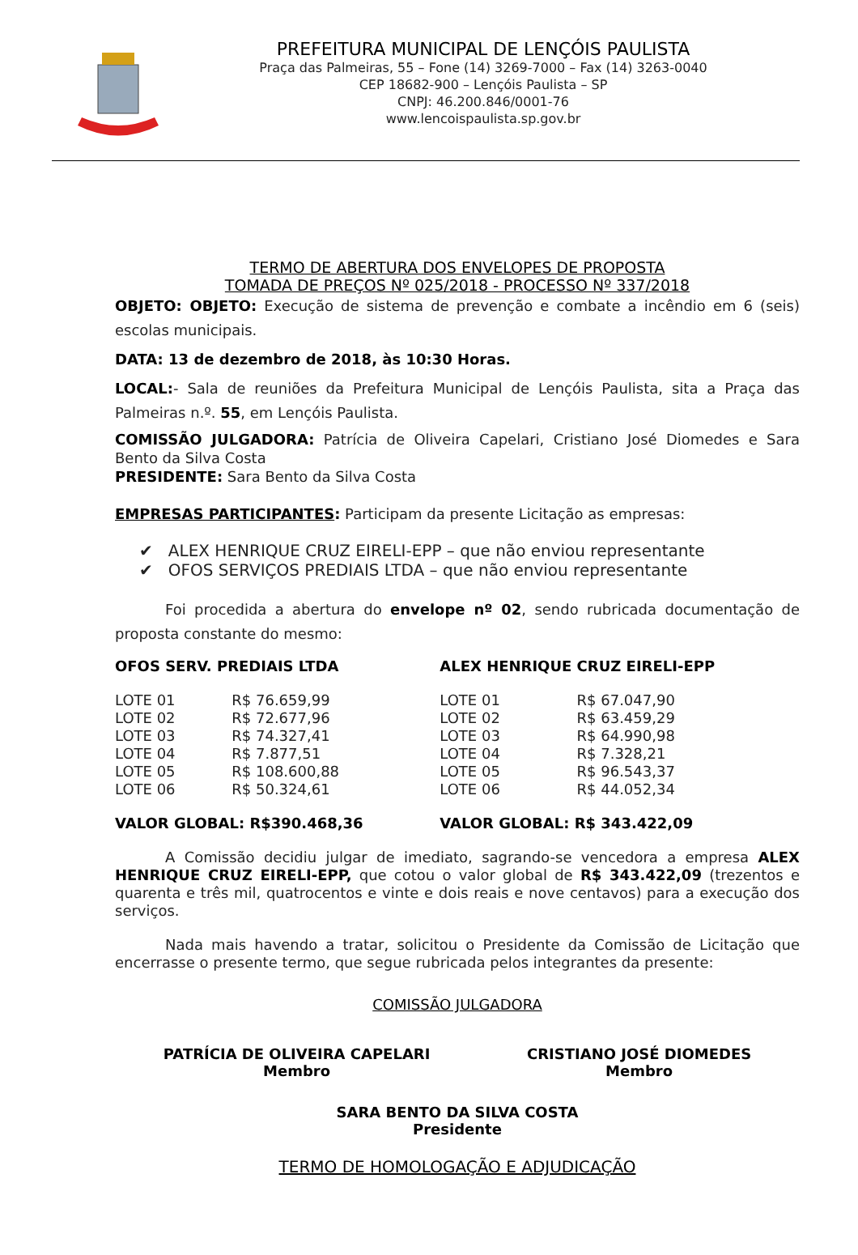PREFEITURA MUNICIPAL DE LENÇÓIS PAULISTA
Praça das Palmeiras, 55 – Fone (14) 3269-7000 – Fax (14) 3263-0040
CEP 18682-900 – Lençóis Paulista – SP
CNPJ: 46.200.846/0001-76
www.lencoispaulista.sp.gov.br
TERMO DE ABERTURA DOS ENVELOPES DE PROPOSTA
TOMADA DE PREÇOS Nº 025/2018 - PROCESSO Nº 337/2018
OBJETO: OBJETO: Execução de sistema de prevenção e combate a incêndio em 6 (seis) escolas municipais.
DATA: 13 de dezembro de 2018, às 10:30 Horas.
LOCAL:- Sala de reuniões da Prefeitura Municipal de Lençóis Paulista, sita a Praça das Palmeiras n.º. 55, em Lençóis Paulista.
COMISSÃO JULGADORA: Patrícia de Oliveira Capelari, Cristiano José Diomedes e Sara Bento da Silva Costa
PRESIDENTE: Sara Bento da Silva Costa
EMPRESAS PARTICIPANTES: Participam da presente Licitação as empresas:
✔ ALEX HENRIQUE CRUZ EIRELI-EPP – que não enviou representante
✔ OFOS SERVIÇOS PREDIAIS LTDA – que não enviou representante
Foi procedida a abertura do envelope nº 02, sendo rubricada documentação de proposta constante do mesmo:
| OFOS SERV. PREDIAIS LTDA | | ALEX HENRIQUE CRUZ EIRELI-EPP | |
| LOTE 01 | R$ 76.659,99 | LOTE 01 | R$ 67.047,90 |
| LOTE 02 | R$ 72.677,96 | LOTE 02 | R$ 63.459,29 |
| LOTE 03 | R$ 74.327,41 | LOTE 03 | R$ 64.990,98 |
| LOTE 04 | R$ 7.877,51 | LOTE 04 | R$ 7.328,21 |
| LOTE 05 | R$ 108.600,88 | LOTE 05 | R$ 96.543,37 |
| LOTE 06 | R$ 50.324,61 | LOTE 06 | R$ 44.052,34 |
| VALOR GLOBAL: R$390.468,36 | | VALOR GLOBAL: R$ 343.422,09 | |
A Comissão decidiu julgar de imediato, sagrando-se vencedora a empresa ALEX HENRIQUE CRUZ EIRELI-EPP, que cotou o valor global de R$ 343.422,09 (trezentos e quarenta e três mil, quatrocentos e vinte e dois reais e nove centavos) para a execução dos serviços.
Nada mais havendo a tratar, solicitou o Presidente da Comissão de Licitação que encerrasse o presente termo, que segue rubricada pelos integrantes da presente:
COMISSÃO JULGADORA
PATRÍCIA DE OLIVEIRA CAPELARI
Membro
CRISTIANO JOSÉ DIOMEDES
Membro
SARA BENTO DA SILVA COSTA
Presidente
TERMO DE HOMOLOGAÇÃO E ADJUDICAÇÃO